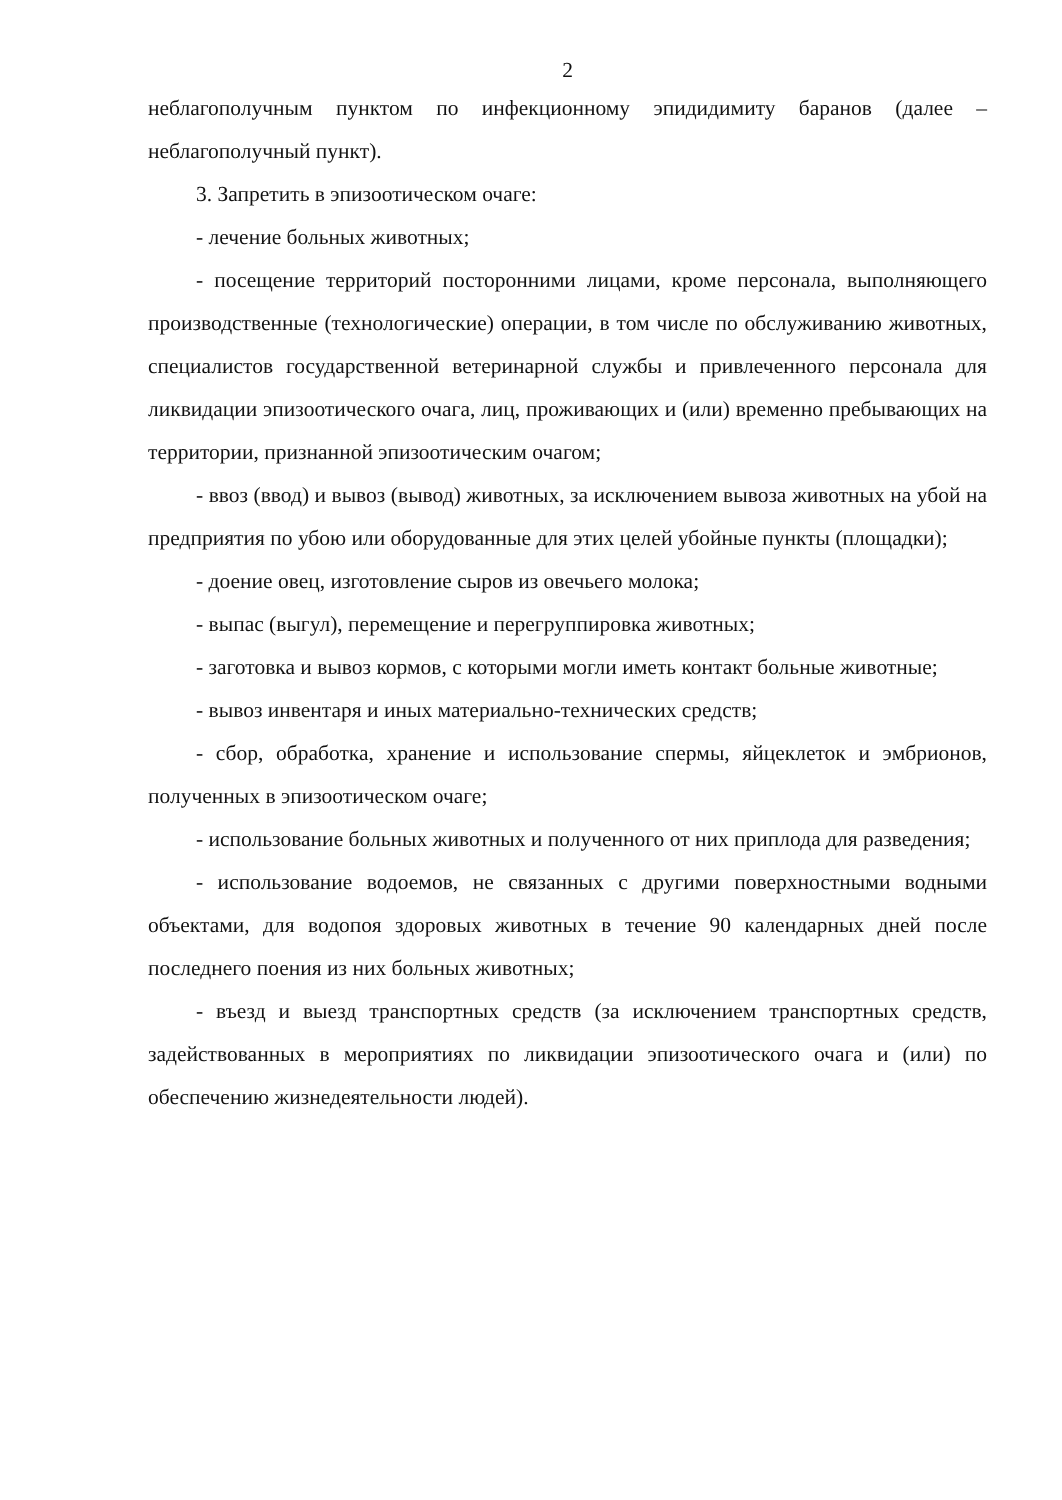2
неблагополучным пунктом по инфекционному эпидидимиту баранов (далее – неблагополучный пункт).
3. Запретить в эпизоотическом очаге:
- лечение больных животных;
- посещение территорий посторонними лицами, кроме персонала, выполняющего производственные (технологические) операции, в том числе по обслуживанию животных, специалистов государственной ветеринарной службы и привлеченного персонала для ликвидации эпизоотического очага, лиц, проживающих и (или) временно пребывающих на территории, признанной эпизоотическим очагом;
- ввоз (ввод) и вывоз (вывод) животных, за исключением вывоза животных на убой на предприятия по убою или оборудованные для этих целей убойные пункты (площадки);
- доение овец, изготовление сыров из овечьего молока;
- выпас (выгул), перемещение и перегруппировка животных;
- заготовка и вывоз кормов, с которыми могли иметь контакт больные животные;
- вывоз инвентаря и иных материально-технических средств;
- сбор, обработка, хранение и использование спермы, яйцеклеток и эмбрионов, полученных в эпизоотическом очаге;
- использование больных животных и полученного от них приплода для разведения;
- использование водоемов, не связанных с другими поверхностными водными объектами, для водопоя здоровых животных в течение 90 календарных дней после последнего поения из них больных животных;
- въезд и выезд транспортных средств (за исключением транспортных средств, задействованных в мероприятиях по ликвидации эпизоотического очага и (или) по обеспечению жизнедеятельности людей).